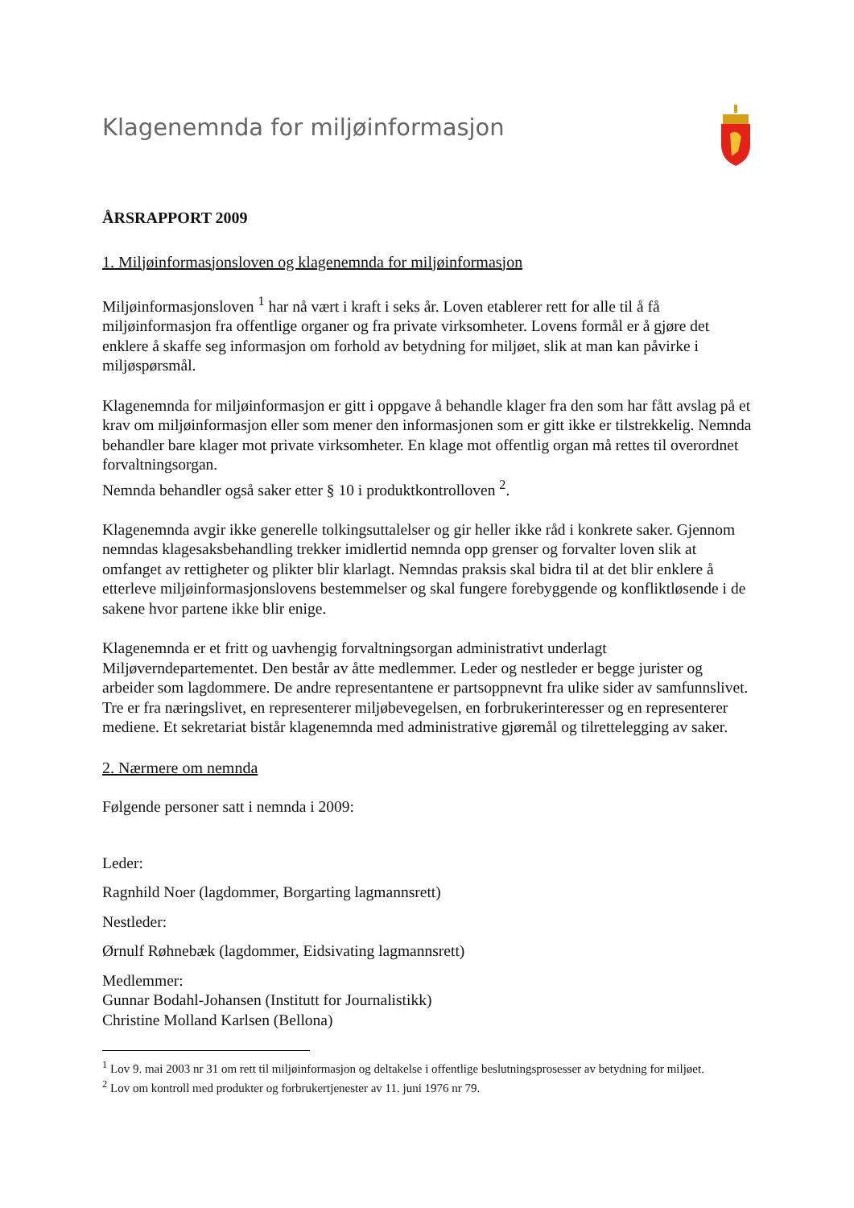Klagenemnda for miljøinformasjon
ÅRSRAPPORT 2009
1. Miljøinformasjonsloven og klagenemnda for miljøinformasjon
Miljøinformasjonsloven <sup>1</sup> har nå vært i kraft i seks år. Loven etablerer rett for alle til å få miljøinformasjon fra offentlige organer og fra private virksomheter. Lovens formål er å gjøre det enklere å skaffe seg informasjon om forhold av betydning for miljøet, slik at man kan påvirke i miljøspørsmål.
Klagenemnda for miljøinformasjon er gitt i oppgave å behandle klager fra den som har fått avslag på et krav om miljøinformasjon eller som mener den informasjonen som er gitt ikke er tilstrekkelig. Nemnda behandler bare klager mot private virksomheter. En klage mot offentlig organ må rettes til overordnet forvaltningsorgan.
Nemnda behandler også saker etter § 10 i produktkontrolloven <sup>2</sup>.
Klagenemnda avgir ikke generelle tolkingsuttalelser og gir heller ikke råd i konkrete saker. Gjennom nemndas klagesaksbehandling trekker imidlertid nemnda opp grenser og forvalter loven slik at omfanget av rettigheter og plikter blir klarlagt. Nemndas praksis skal bidra til at det blir enklere å etterleve miljøinformasjonslovens bestemmelser og skal fungere forebyggende og konfliktløsende i de sakene hvor partene ikke blir enige.
Klagenemnda er et fritt og uavhengig forvaltningsorgan administrativt underlagt Miljøverndepartementet. Den består av åtte medlemmer. Leder og nestleder er begge jurister og arbeider som lagdommere. De andre representantene er partsoppnevnt fra ulike sider av samfunnslivet. Tre er fra næringslivet, en representerer miljøbevegelsen, en forbrukerinteresser og en representerer mediene. Et sekretariat bistår klagenemnda med administrative gjøremål og tilrettelegging av saker.
2. Nærmere om nemnda
Følgende personer satt i nemnda i 2009:
Leder:
Ragnhild Noer (lagdommer, Borgarting lagmannsrett)
Nestleder:
Ørnulf Røhnebæk (lagdommer, Eidsivating lagmannsrett)
Medlemmer:
Gunnar Bodahl-Johansen (Institutt for Journalistikk)
Christine Molland Karlsen (Bellona)
<sup>1</sup> Lov 9. mai 2003 nr 31 om rett til miljøinformasjon og deltakelse i offentlige beslutningsprosesser av betydning for miljøet.
<sup>2</sup> Lov om kontroll med produkter og forbrukertjenester av 11. juni 1976 nr 79.